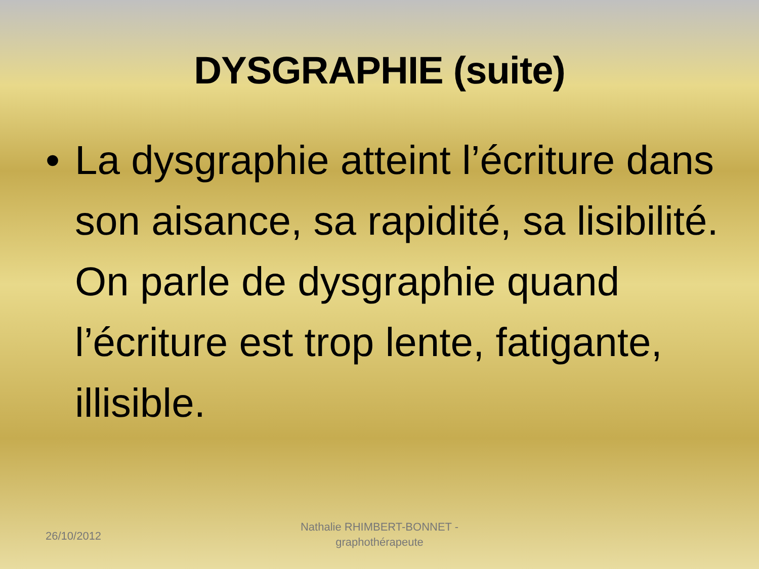DYSGRAPHIE (suite)
• La dysgraphie atteint l’écriture dans son aisance, sa rapidité, sa lisibilité. On parle de dysgraphie quand l’écriture est trop lente, fatigante, illisible.
26/10/2012
Nathalie RHIMBERT-BONNET - graphothérapeute